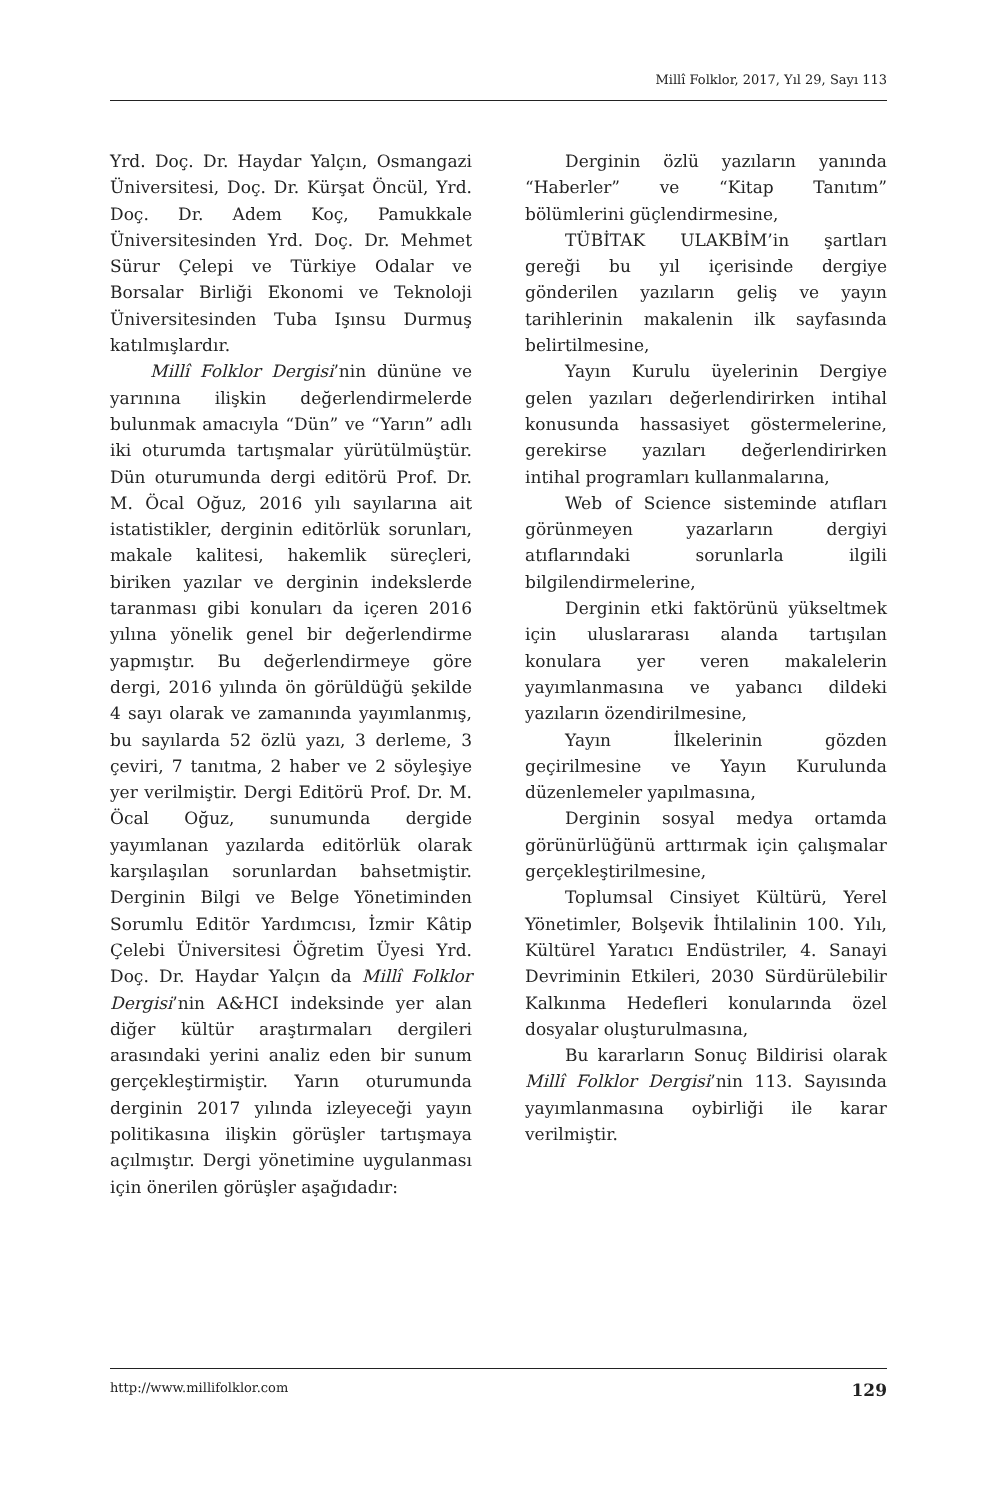Millî Folklor, 2017, Yıl 29, Sayı 113
Yrd. Doç. Dr. Haydar Yalçın, Osmangazi Üniversitesi, Doç. Dr. Kürşat Öncül, Yrd. Doç. Dr. Adem Koç, Pamukkale Üniversitesinden Yrd. Doç. Dr. Mehmet Sürur Çelepi ve Türkiye Odalar ve Borsalar Birliği Ekonomi ve Teknoloji Üniversitesinden Tuba Işınsu Durmuş katılmışlardır.
Millî Folklor Dergisi’nin dününe ve yarınına ilişkin değerlendirmelerde bulunmak amacıyla “Dün” ve “Yarın” adlı iki oturumda tartışmalar yürütülmüştür. Dün oturumunda dergi editörü Prof. Dr. M. Öcal Oğuz, 2016 yılı sayılarına ait istatistikler, derginin editörlük sorunları, makale kalitesi, hakemlik süreçleri, biriken yazılar ve derginin indekslerde taranması gibi konuları da içeren 2016 yılına yönelik genel bir değerlendirme yapmıştır. Bu değerlendirmeye göre dergi, 2016 yılında ön görüldüğü şekilde 4 sayı olarak ve zamanında yayımlanmış, bu sayılarda 52 özlü yazı, 3 derleme, 3 çeviri, 7 tanıtma, 2 haber ve 2 söyleşiye yer verilmiştir. Dergi Editörü Prof. Dr. M. Öcal Oğuz, sunumunda dergide yayımlanan yazılarda editörlük olarak karşılaşılan sorunlardan bahsetmiştir. Derginin Bilgi ve Belge Yönetiminden Sorumlu Editör Yardımcısı, İzmir Kâtip Çelebi Üniversitesi Öğretim Üyesi Yrd. Doç. Dr. Haydar Yalçın da Millî Folklor Dergisi’nin A&HCI indeksinde yer alan diğer kültür araştırmaları dergileri arasındaki yerini analiz eden bir sunum gerçekleştirmiştir. Yarın oturumunda derginin 2017 yılında izleyeceği yayın politikasına ilişkin görüşler tartışmaya açılmıştır. Dergi yönetimine uygulanması için önerilen görüşler aşağıdadır:
Derginin özlü yazıların yanında “Haberler” ve “Kitap Tanıtım” bölümlerini güçlendirmesine,
TÜBİTAK ULAKBİM’in şartları gereği bu yıl içerisinde dergiye gönderilen yazıların geliş ve yayın tarihlerinin makalenin ilk sayfasında belirtilmesine,
Yayın Kurulu üyelerinin Dergiye gelen yazıları değerlendirirken intihal konusunda hassasiyet göstermelerine, gerekirse yazıları değerlendirirken intihal programları kullanmalarına,
Web of Science sisteminde atıfları görünmeyen yazarların dergiyi atıflarındaki sorunlarla ilgili bilgilendirmelerine,
Derginin etki faktörünü yükseltmek için uluslararası alanda tartışılan konulara yer veren makalelerin yayımlanmasına ve yabancı dildeki yazıların özendirilmesine,
Yayın İlkelerinin gözden geçirilmesine ve Yayın Kurulunda düzenlemeler yapılmasına,
Derginin sosyal medya ortamda görünürlüğünü arttırmak için çalışmalar gerçekleştirilmesine,
Toplumsal Cinsiyet Kültürü, Yerel Yönetimler, Bolşevik İhtilalinin 100. Yılı, Kültürel Yaratıcı Endüstriler, 4. Sanayi Devriminin Etkileri, 2030 Sürdürülebilir Kalkınma Hedefleri konularında özel dosyalar oluşturulmasına,
Bu kararların Sonuç Bildirisi olarak Millî Folklor Dergisi’nin 113. Sayısında yayımlanmasına oybirliği ile karar verilmiştir.
http://www.millifolklor.com 129